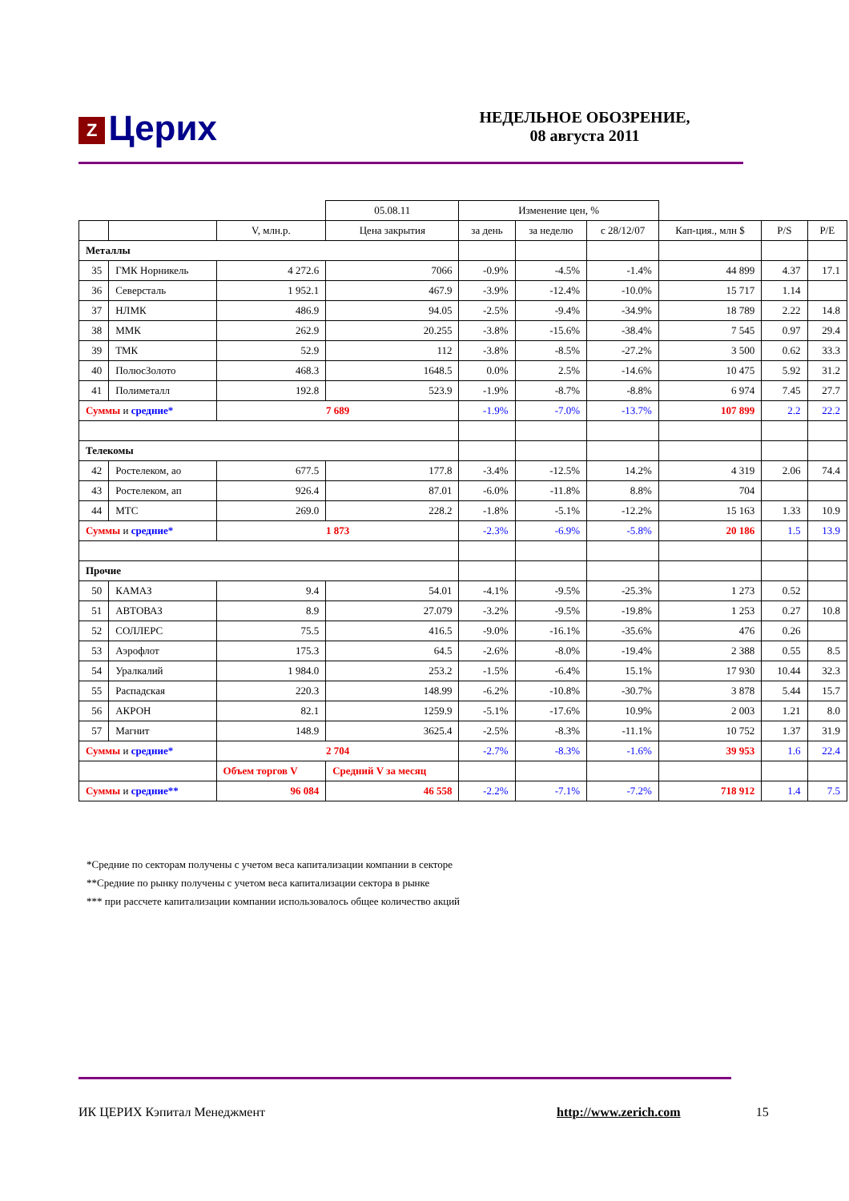Z Церих
НЕДЕЛЬНОЕ ОБОЗРЕНИЕ,
08 августа 2011
| | | | 05.08.11 | Изменение цен, % | | | | | |
| --- | --- | --- | --- | --- | --- | --- | --- | --- | --- |
| | | V, млн.р. | Цена закрытия | за день | за неделю | с 28/12/07 | Кап-ция., млн $ | P/S | P/E |
| Металлы | | | | | | | | | |
| 35 | ГМК Норникель | 4 272.6 | 7066 | -0.9% | -4.5% | -1.4% | 44 899 | 4.37 | 17.1 |
| 36 | Северсталь | 1 952.1 | 467.9 | -3.9% | -12.4% | -10.0% | 15 717 | 1.14 | |
| 37 | НЛМК | 486.9 | 94.05 | -2.5% | -9.4% | -34.9% | 18 789 | 2.22 | 14.8 |
| 38 | ММК | 262.9 | 20.255 | -3.8% | -15.6% | -38.4% | 7 545 | 0.97 | 29.4 |
| 39 | ТМК | 52.9 | 112 | -3.8% | -8.5% | -27.2% | 3 500 | 0.62 | 33.3 |
| 40 | ПолюсЗолото | 468.3 | 1648.5 | 0.0% | 2.5% | -14.6% | 10 475 | 5.92 | 31.2 |
| 41 | Полиметалл | 192.8 | 523.9 | -1.9% | -8.7% | -8.8% | 6 974 | 7.45 | 27.7 |
| Суммы и средние* | | 7 689 | | -1.9% | -7.0% | -13.7% | 107 899 | 2.2 | 22.2 |
| Телекомы | | | | | | | | | |
| 42 | Ростелеком, ао | 677.5 | 177.8 | -3.4% | -12.5% | 14.2% | 4 319 | 2.06 | 74.4 |
| 43 | Ростелеком, ап | 926.4 | 87.01 | -6.0% | -11.8% | 8.8% | 704 | | |
| 44 | МТС | 269.0 | 228.2 | -1.8% | -5.1% | -12.2% | 15 163 | 1.33 | 10.9 |
| Суммы и средние* | | 1 873 | | -2.3% | -6.9% | -5.8% | 20 186 | 1.5 | 13.9 |
| Прочие | | | | | | | | | |
| 50 | КАМАЗ | 9.4 | 54.01 | -4.1% | -9.5% | -25.3% | 1 273 | 0.52 | |
| 51 | АВТОВАЗ | 8.9 | 27.079 | -3.2% | -9.5% | -19.8% | 1 253 | 0.27 | 10.8 |
| 52 | СОЛЛЕРС | 75.5 | 416.5 | -9.0% | -16.1% | -35.6% | 476 | 0.26 | |
| 53 | Аэрофлот | 175.3 | 64.5 | -2.6% | -8.0% | -19.4% | 2 388 | 0.55 | 8.5 |
| 54 | Уралкалий | 1 984.0 | 253.2 | -1.5% | -6.4% | 15.1% | 17 930 | 10.44 | 32.3 |
| 55 | Распадская | 220.3 | 148.99 | -6.2% | -10.8% | -30.7% | 3 878 | 5.44 | 15.7 |
| 56 | АКРОН | 82.1 | 1259.9 | -5.1% | -17.6% | 10.9% | 2 003 | 1.21 | 8.0 |
| 57 | Магнит | 148.9 | 3625.4 | -2.5% | -8.3% | -11.1% | 10 752 | 1.37 | 31.9 |
| Суммы и средние* | | 2 704 | | -2.7% | -8.3% | -1.6% | 39 953 | 1.6 | 22.4 |
| | | Объем торгов V | Средний V за месяц | | | | | | |
| Суммы и средние** | | 96 084 | 46 558 | -2.2% | -7.1% | -7.2% | 718 912 | 1.4 | 7.5 |
*Средние по секторам получены с учетом веса капитализации компании в секторе
**Средние по рынку получены с учетом веса капитализации сектора в рынке
*** при рассчете капитализации компании использовалось общее количество акций
ИК ЦЕРИХ Кэпитал Менеджмент http://www.zerich.com 15